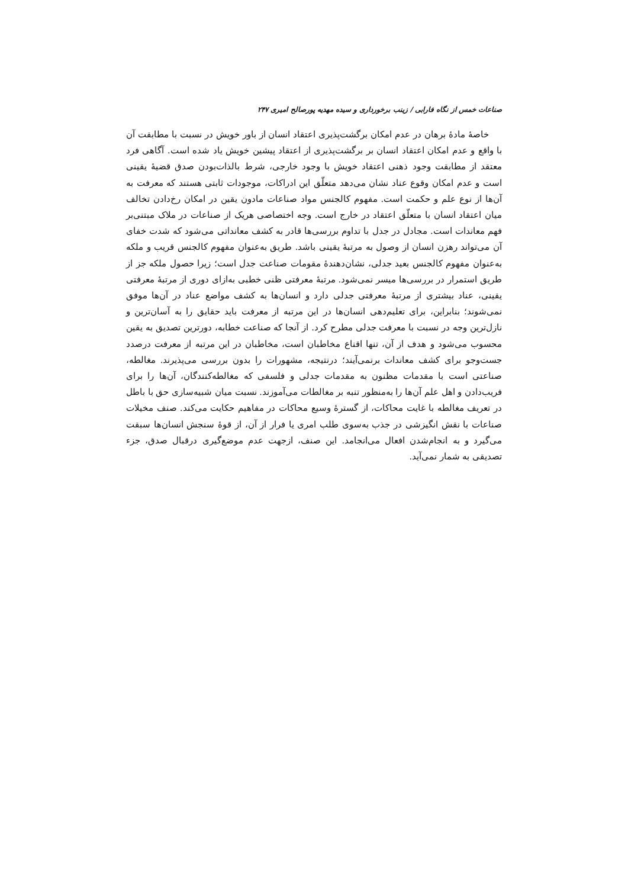صناعات خمس از نگاه فارابی / زینب برخورداری و سیده مهدیه پورصالح امیری ۲۴۷
خاصهٔ مادهٔ برهان در عدم امکان برگشت‌پذیری اعتقاد انسان از باور خویش در نسبت با مطابقت آن با واقع و عدم امکان اعتقاد انسان بر برگشت‌پذیری از اعتقاد پیشین خویش یاد شده است. آگاهی فرد معتقد از مطابقت وجود ذهنی اعتقاد خویش با وجود خارجی، شرط بالذات‌بودن صدق قضیهٔ یقینی است و عدم امکان وقوع عناد نشان می‌دهد متعلّق این ادراکات، موجودات ثابتی هستند که معرفت به آن‌ها از نوع علم و حکمت است. مفهوم کالجنس مواد صناعات مادون یقین در امکان رخ‌دادن تخالف میان اعتقاد انسان با متعلّق اعتقاد در خارج است. وجه اختصاصی هریک از صناعات در ملاک مبتنی‌بر فهم معاندات است. مجادل در جدل با تداوم بررسی‌ها قادر به کشف معانداتی می‌شود که شدت خفای آن می‌تواند رهزن انسان از وصول به مرتبهٔ یقینی باشد. طریق به‌عنوان مفهوم کالجنس قریب و ملکه به‌عنوان مفهوم کالجنس بعید جدلی، نشان‌دهندهٔ مقومات صناعت جدل است؛ زیرا حصول ملکه جز از طریق استمرار در بررسی‌ها میسر نمی‌شود. مرتبهٔ معرفتی ظنی خطبی به‌ازای دوری از مرتبهٔ معرفتی یقینی، عناد بیشتری از مرتبهٔ معرفتی جدلی دارد و انسان‌ها به کشف مواضع عناد در آن‌ها موفق نمی‌شوند؛ بنابراین، برای تعلیم‌دهی انسان‌ها در این مرتبه از معرفت باید حقایق را به آسان‌ترین و نازل‌ترین وجه در نسبت با معرفت جدلی مطرح کرد. از آنجا که صناعت خطابه، دورترین تصدیق به یقین محسوب می‌شود و هدف از آن، تنها اقناع مخاطبان است، مخاطبان در این مرتبه از معرفت درصدد جست‌وجو برای کشف معاندات برنمی‌آیند؛ درنتیجه، مشهورات را بدون بررسی می‌پذیرند. مغالطه، صناعتی است با مقدمات مظنون به مقدمات جدلی و فلسفی که مغالطه‌کنندگان، آن‌ها را برای فریب‌دادن و اهل علم آن‌ها را به‌منظور تنبه بر مغالطات می‌آموزند. نسبت میان شبیه‌سازی حق با باطل در تعریف مغالطه با غایت محاکات، از گسترهٔ وسیع محاکات در مفاهیم حکایت می‌کند. صنف مخیلات صناعات با نقش انگیزشی در جذب به‌سوی طلب امری یا فرار از آن، از قوهٔ سنجش انسان‌ها سبقت می‌گیرد و به انجام‌شدن افعال می‌انجامد. این صنف، ازجهت عدم موضع‌گیری درقبال صدق، جزء تصدیقی به شمار نمی‌آید.